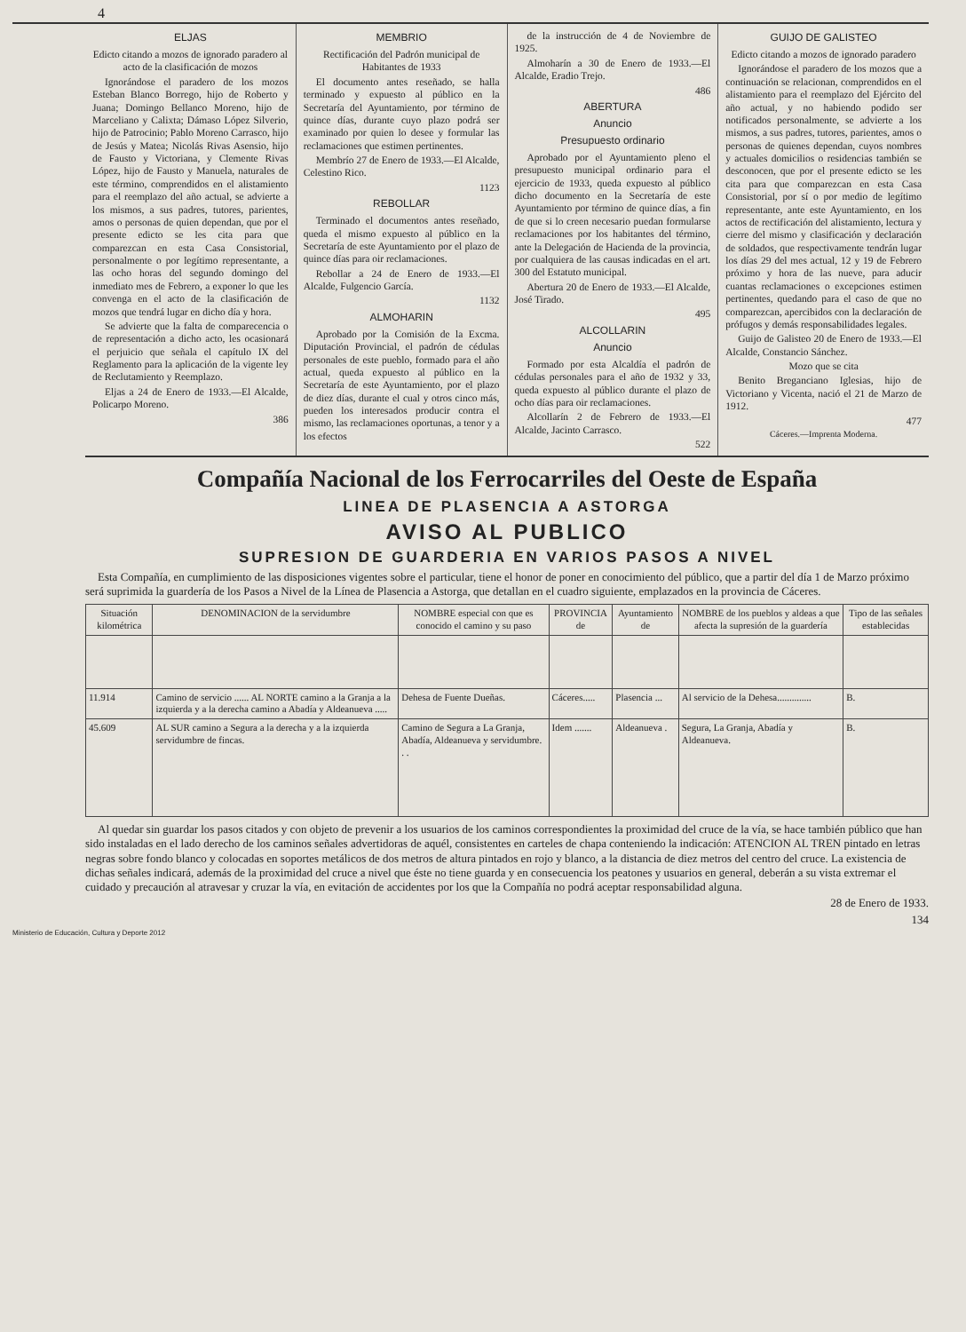4
ELJAS
Edicto citando a mozos de ignorado paradero al acto de la clasificación de mozos
Ignorándose el paradero de los mozos Esteban Blanco Borrego, hijo de Roberto y Juana; Domingo Bellanco Moreno, hijo de Marceliano y Calixta; Dámaso López Silverio, hijo de Patrocinio; Pablo Moreno Carrasco, hijo de Jesús y Matea; Nicolás Rivas Asensio, hijo de Fausto y Victoriana, y Clemente Rivas López, hijo de Fausto y Manuela, naturales de este término, comprendidos en el alistamiento para el reemplazo del año actual, se advierte a los mismos, a sus padres, tutores, parientes, amos o personas de quien dependan, que por el presente edicto se les cita para que comparezcan en esta Casa Consistorial, personalmente o por legítimo representante, a las ocho horas del segundo domingo del inmediato mes de Febrero, a exponer lo que les convenga en el acto de la clasificación de mozos que tendrá lugar en dicho día y hora.
Se advierte que la falta de comparecencia o de representación a dicho acto, les ocasionará el perjuicio que señala el capítulo IX del Reglamento para la aplicación de la vigente ley de Reclutamiento y Reemplazo.
Eljas a 24 de Enero de 1933.—El Alcalde, Policarpo Moreno.
386
MEMBRIO
Rectificación del Padrón municipal de Habitantes de 1933
El documento antes reseñado, se halla terminado y expuesto al público en la Secretaría del Ayuntamiento, por término de quince días, durante cuyo plazo podrá ser examinado por quien lo desee y formular las reclamaciones que estimen pertinentes.
Membrío 27 de Enero de 1933.—El Alcalde, Celestino Rico.
1123
REBOLLAR
Terminado el documentos antes reseñado, queda el mismo expuesto al público en la Secretaría de este Ayuntamiento por el plazo de quince días para oir reclamaciones.
Rebollar a 24 de Enero de 1933.—El Alcalde, Fulgencio García.
1132
ALMOHARIN
Aprobado por la Comisión de la Excma. Diputación Provincial, el padrón de cédulas personales de este pueblo, formado para el año actual, queda expuesto al público en la Secretaría de este Ayuntamiento, por el plazo de diez días, durante el cual y otros cinco más, pueden los interesados producir contra el mismo, las reclamaciones oportunas, a tenor y a los efectos
de la instrucción de 4 de Noviembre de 1925.
Almoharín a 30 de Enero de 1933.—El Alcalde, Eradio Trejo.
486
ABERTURA
Anuncio
Presupuesto ordinario
Aprobado por el Ayuntamiento pleno el presupuesto municipal ordinario para el ejercicio de 1933, queda expuesto al público dicho documento en la Secretaría de este Ayuntamiento por término de quince días, a fin de que si lo creen necesario puedan formularse reclamaciones por los habitantes del término, ante la Delegación de Hacienda de la provincia, por cualquiera de las causas indicadas en el art. 300 del Estatuto municipal.
Abertura 20 de Enero de 1933.—El Alcalde, José Tirado.
495
ALCOLLARIN
Anuncio
Formado por esta Alcaldía el padrón de cédulas personales para el año de 1932 y 33, queda expuesto al público durante el plazo de ocho días para oir reclamaciones.
Alcollarín 2 de Febrero de 1933.—El Alcalde, Jacinto Carrasco.
522
GUIJO DE GALISTEO
Edicto citando a mozos de ignorado paradero
Ignorándose el paradero de los mozos que a continuación se relacionan, comprendidos en el alistamiento para el reemplazo del Ejército del año actual, y no habiendo podido ser notificados personalmente, se advierte a los mismos, a sus padres, tutores, parientes, amos o personas de quienes dependan, cuyos nombres y actuales domicilios o residencias también se desconocen, que por el presente edicto se les cita para que comparezcan en esta Casa Consistorial, por sí o por medio de legítimo representante, ante este Ayuntamiento, en los actos de rectificación del alistamiento, lectura y cierre del mismo y clasificación y declaración de soldados, que respectivamente tendrán lugar los días 29 del mes actual, 12 y 19 de Febrero próximo y hora de las nueve, para aducir cuantas reclamaciones o excepciones estimen pertinentes, quedando para el caso de que no comparezcan, apercibidos con la declaración de prófugos y demás responsabilidades legales.
Guijo de Galisteo 20 de Enero de 1933.—El Alcalde, Constancio Sánchez.
Mozo que se cita
Benito Breganciano Iglesias, hijo de Victoriano y Vicenta, nació el 21 de Marzo de 1912.
477
Cáceres.—Imprenta Moderna.
Compañía Nacional de los Ferrocarriles del Oeste de España
LINEA DE PLASENCIA A ASTORGA
AVISO AL PUBLICO
SUPRESION DE GUARDERIA EN VARIOS PASOS A NIVEL
Esta Compañía, en cumplimiento de las disposiciones vigentes sobre el particular, tiene el honor de poner en conocimiento del público, que a partir del día 1 de Marzo próximo será suprimida la guardería de los Pasos a Nivel de la Línea de Plasencia a Astorga, que detallan en el cuadro siguiente, emplazados en la provincia de Cáceres.
| Situación kilométrica | DENOMINACION de la servidumbre | NOMBRE especial con que es conocido el camino y su paso | PROVINCIA de | Ayuntamiento de | NOMBRE de los pueblos y aldeas a que afecta la supresión de la guardería | Tipo de las señales establecidas |
| --- | --- | --- | --- | --- | --- | --- |
| 11.914 | Camino de servicio ...... AL NORTE camino a la Granja a la izquierda y a la derecha camino a Abadía y Aldeanueva ..... | Dehesa de Fuente Dueñas. | Cáceres..... | Plasencia ... | Al servicio de la Dehesa.............. | B. |
| 45.609 | AL SUR camino a Segura a la derecha y a la izquierda servidumbre de fincas. | Camino de Segura a La Granja, Abadía, Aldeanueva y servidumbre. . . | Idem ....... | Aldeanueva . | Segura, La Granja, Abadía y Aldeanueva. | B. |
Al quedar sin guardar los pasos citados y con objeto de prevenir a los usuarios de los caminos correspondientes la proximidad del cruce de la vía, se hace también público que han sido instaladas en el lado derecho de los caminos señales advertidoras de aquél, consistentes en carteles de chapa conteniendo la indicación: ATENCION AL TREN pintado en letras negras sobre fondo blanco y colocadas en soportes metálicos de dos metros de altura pintados en rojo y blanco, a la distancia de diez metros del centro del cruce. La existencia de dichas señales indicará, además de la proximidad del cruce a nivel que éste no tiene guarda y en consecuencia los peatones y usuarios en general, deberán a su vista extremar el cuidado y precaución al atravesar y cruzar la vía, en evitación de accidentes por los que la Compañía no podrá aceptar responsabilidad alguna.
28 de Enero de 1933.
134
Ministerio de Educación, Cultura y Deporte 2012